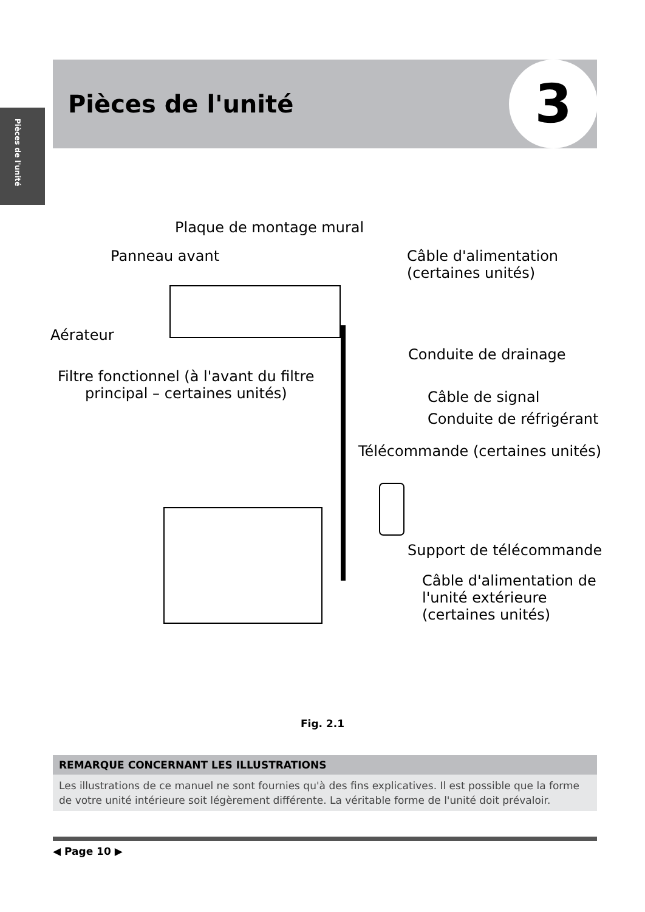Pièces de l'unité
Pièces de l'unité 3
Plaque de montage mural
Panneau avant
Câble d'alimentation
(certaines unités)
Aérateur
Conduite de drainage
Filtre fonctionnel (à l'avant du filtre
principal – certaines unités)
Câble de signal
Conduite de réfrigérant
Télécommande (certaines unités)
Support de télécommande
Câble d'alimentation de
l'unité extérieure
(certaines unités)
Fig. 2.1
REMARQUE CONCERNANT LES ILLUSTRATIONS
Les illustrations de ce manuel ne sont fournies qu'à des fins explicatives. Il est possible que la forme de votre unité intérieure soit légèrement différente. La véritable forme de l'unité doit prévaloir.
◀ Page 10 ▶